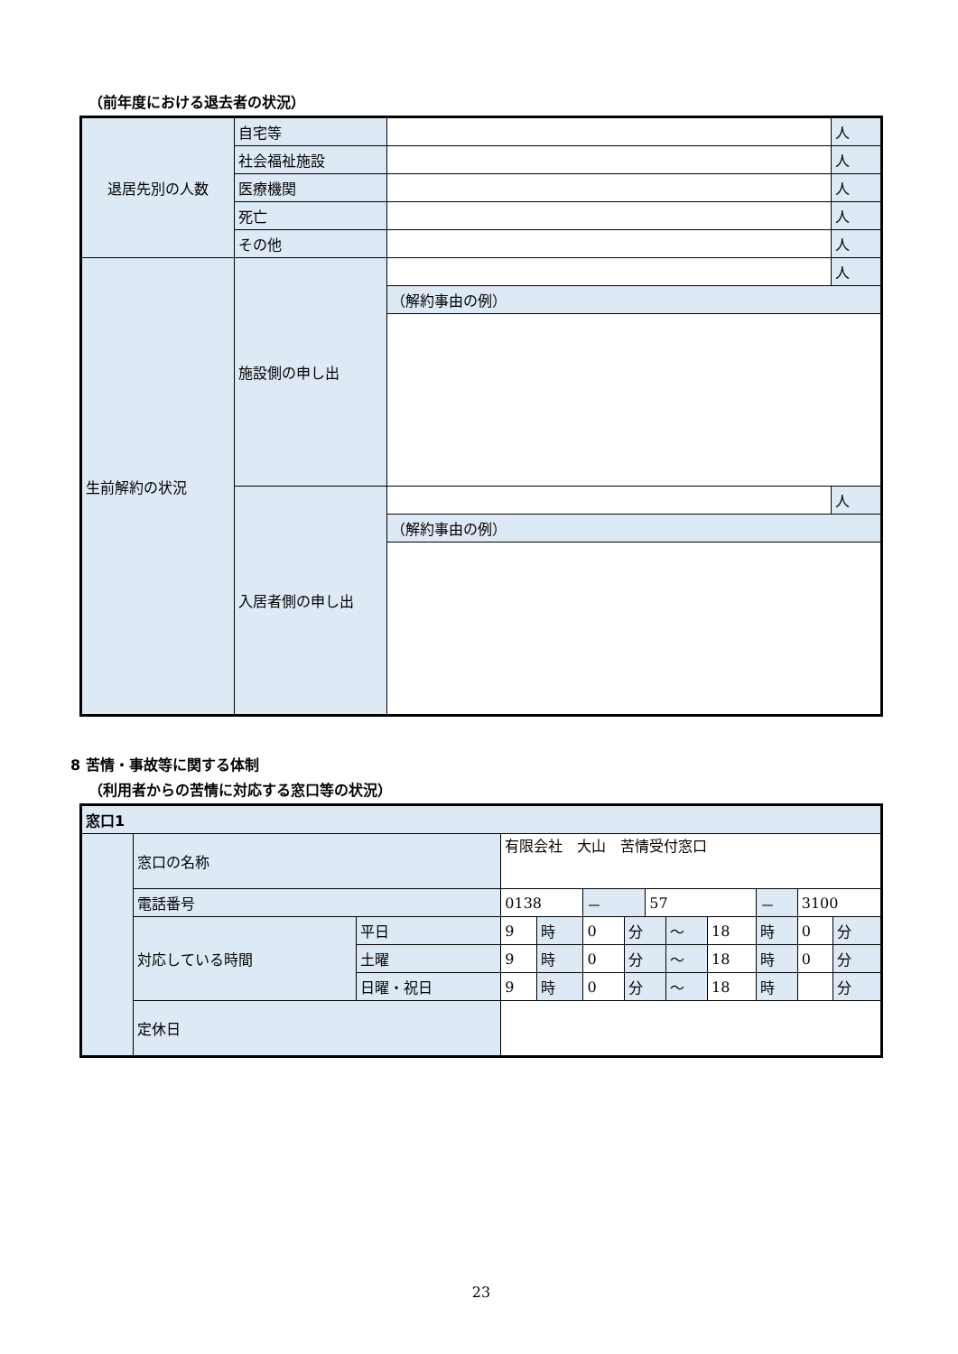（前年度における退去者の状況）
| 退居先別の人数 | 自宅等 | | 人 |
| | 社会福祉施設 | | 人 |
| | 医療機関 | | 人 |
| | 死亡 | | 人 |
| | その他 | | 人 |
| 生前解約の状況 | 施設側の申し出 | | 人 |
| | | （解約事由の例） | |
| | 入居者側の申し出 | | 人 |
| | | （解約事由の例） | |
8 苦情・事故等に関する体制
（利用者からの苦情に対応する窓口等の状況）
| 窓口1 | | | | | | | | | | | | |
| | 窓口の名称 | | 有限会社 大山 苦情受付窓口 | | | | | | | | | |
| | 電話番号 | | 0138 | | － | | 57 | | | － | 3100 | |
| | 対応している時間 | 平日 | 9 | 時 | 0 | 分 | | ～ | 18 | 時 | 0 | 分 |
| | | 土曜 | 9 | 時 | 0 | 分 | | ～ | 18 | 時 | 0 | 分 |
| | | 日曜・祝日 | 9 | 時 | 0 | 分 | | ～ | 18 | 時 | | 分 |
| | 定休日 | | | | | | | | | | | |
23